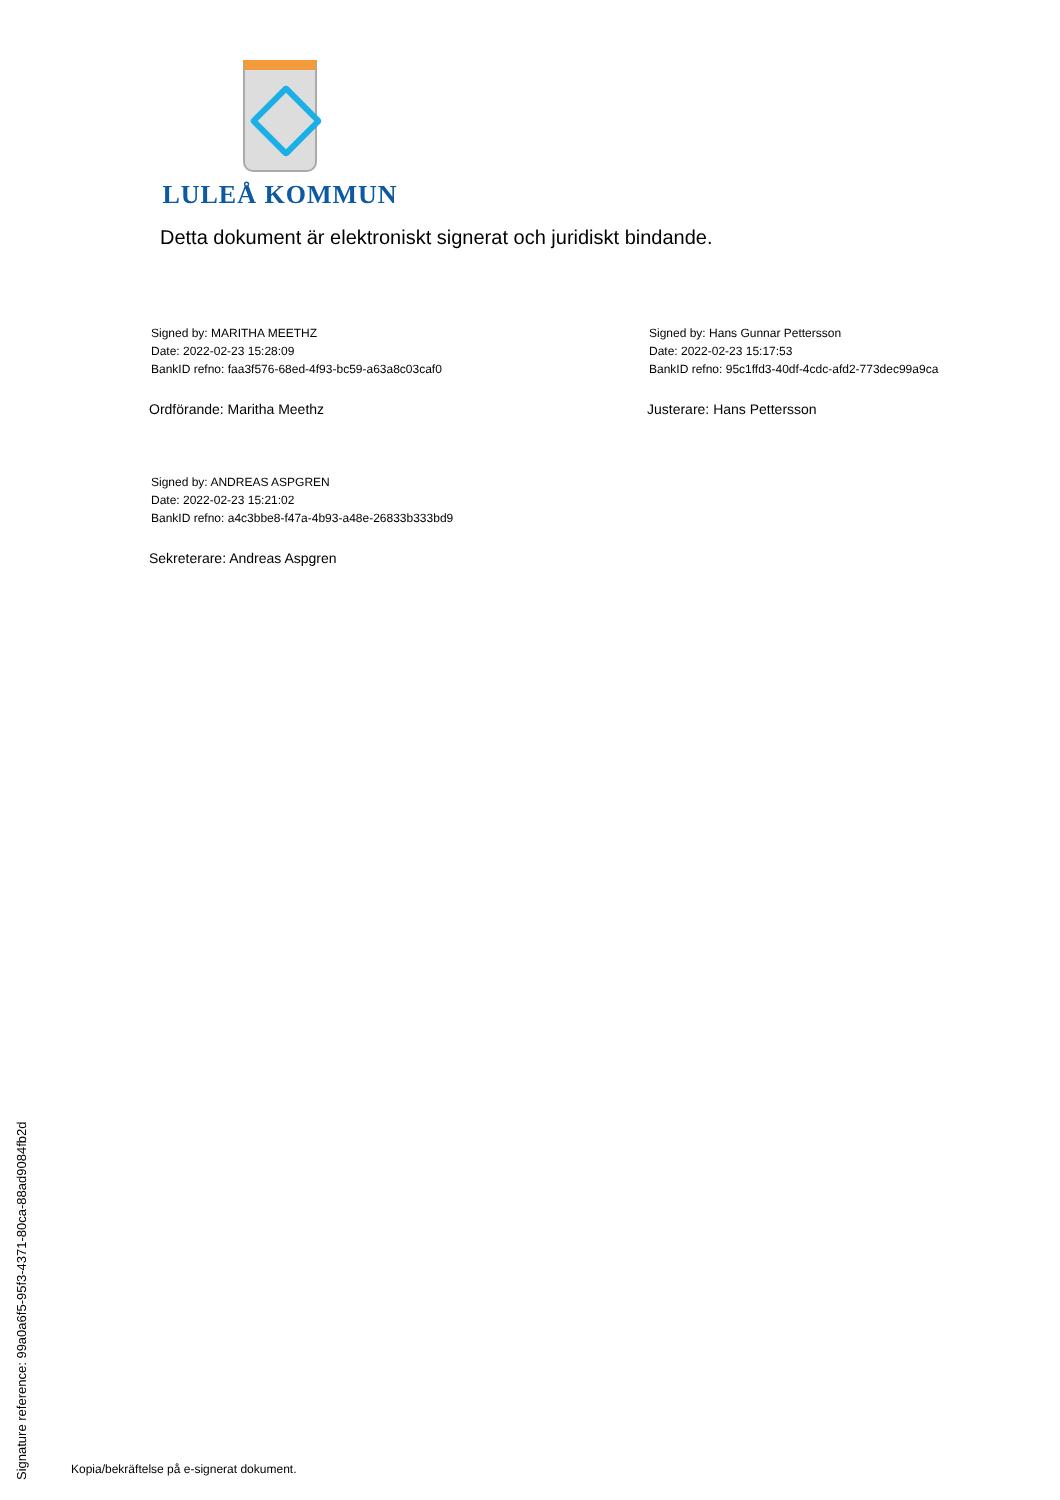LULEÅ KOMMUN
Detta dokument är elektroniskt signerat och juridiskt bindande.
Signed by: MARITHA MEETHZ
Date: 2022-02-23 15:28:09
BankID refno: faa3f576-68ed-4f93-bc59-a63a8c03caf0
Ordförande: Maritha Meethz
Signed by: Hans Gunnar Pettersson
Date: 2022-02-23 15:17:53
BankID refno: 95c1ffd3-40df-4cdc-afd2-773dec99a9ca
Justerare: Hans Pettersson
Signed by: ANDREAS ASPGREN
Date: 2022-02-23 15:21:02
BankID refno: a4c3bbe8-f47a-4b93-a48e-26833b333bd9
Sekreterare: Andreas Aspgren
Signature reference: 99a0a6f5-95f3-4371-80ca-88ad9084fb2d
Kopia/bekräftelse på e-signerat dokument.